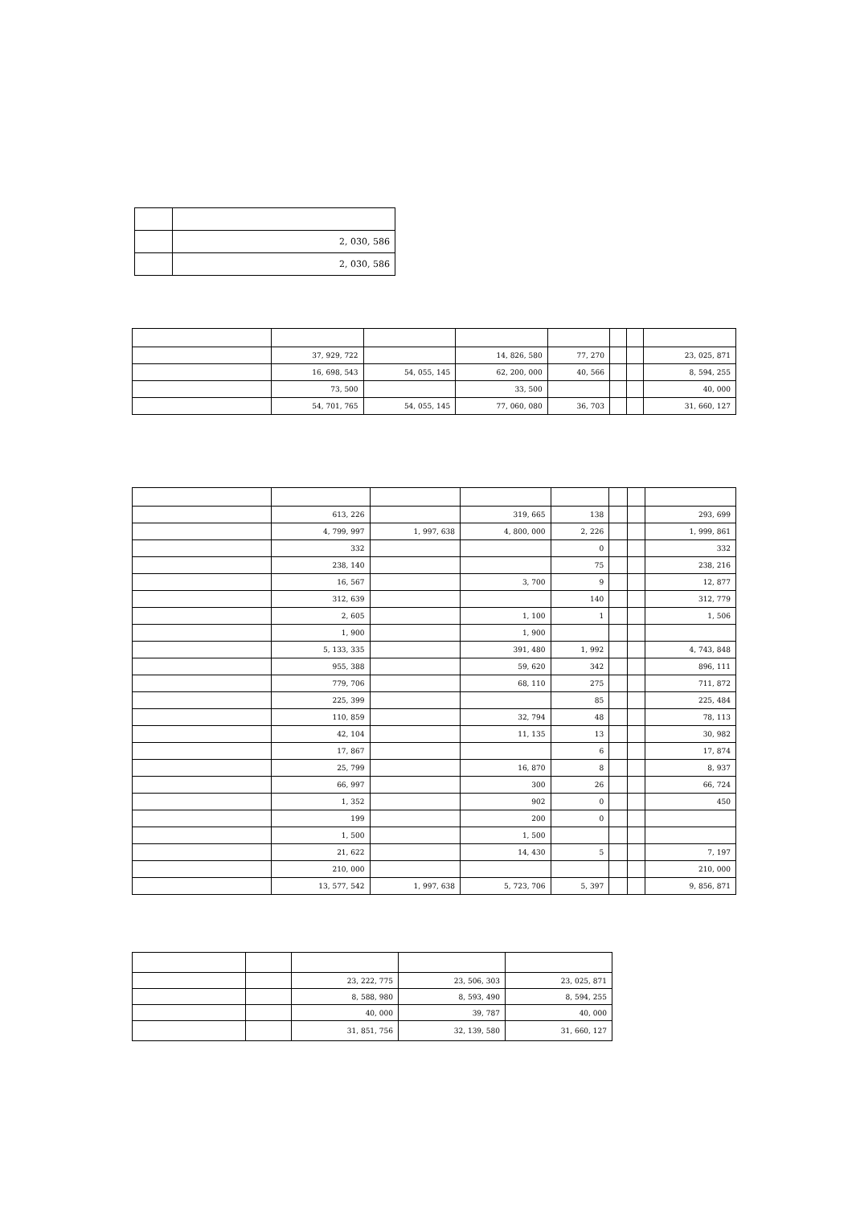| | 2, 030, 586 |
| | 2, 030, 586 |
| | 37, 929, 722 | | 14, 826, 580 | 77, 270 | | | 23, 025, 871 |
| | 16, 698, 543 | 54, 055, 145 | 62, 200, 000 | 40, 566 | | | 8, 594, 255 |
| | 73, 500 | | 33, 500 | | | | 40, 000 |
| | 54, 701, 765 | 54, 055, 145 | 77, 060, 080 | 36, 703 | | | 31, 660, 127 |
| | 613, 226 | | 319, 665 | 138 | | | 293, 699 |
| | 4, 799, 997 | 1, 997, 638 | 4, 800, 000 | 2, 226 | | | 1, 999, 861 |
| | 332 | | | 0 | | | 332 |
| | 238, 140 | | | 75 | | | 238, 216 |
| | 16, 567 | | 3, 700 | 9 | | | 12, 877 |
| | 312, 639 | | | 140 | | | 312, 779 |
| | 2, 605 | | 1, 100 | 1 | | | 1, 506 |
| | 1, 900 | | 1, 900 | | | | |
| | 5, 133, 335 | | 391, 480 | 1, 992 | | | 4, 743, 848 |
| | 955, 388 | | 59, 620 | 342 | | | 896, 111 |
| | 779, 706 | | 68, 110 | 275 | | | 711, 872 |
| | 225, 399 | | | 85 | | | 225, 484 |
| | 110, 859 | | 32, 794 | 48 | | | 78, 113 |
| | 42, 104 | | 11, 135 | 13 | | | 30, 982 |
| | 17, 867 | | | 6 | | | 17, 874 |
| | 25, 799 | | 16, 870 | 8 | | | 8, 937 |
| | 66, 997 | | 300 | 26 | | | 66, 724 |
| | 1, 352 | | 902 | 0 | | | 450 |
| | 199 | | 200 | 0 | | | |
| | 1, 500 | | 1, 500 | | | | |
| | 21, 622 | | 14, 430 | 5 | | | 7, 197 |
| | 210, 000 | | | | | | 210, 000 |
| | 13, 577, 542 | 1, 997, 638 | 5, 723, 706 | 5, 397 | | | 9, 856, 871 |
| | | 23, 222, 775 | 23, 506, 303 | 23, 025, 871 |
| | | 8, 588, 980 | 8, 593, 490 | 8, 594, 255 |
| | | 40, 000 | 39, 787 | 40, 000 |
| | | 31, 851, 756 | 32, 139, 580 | 31, 660, 127 |